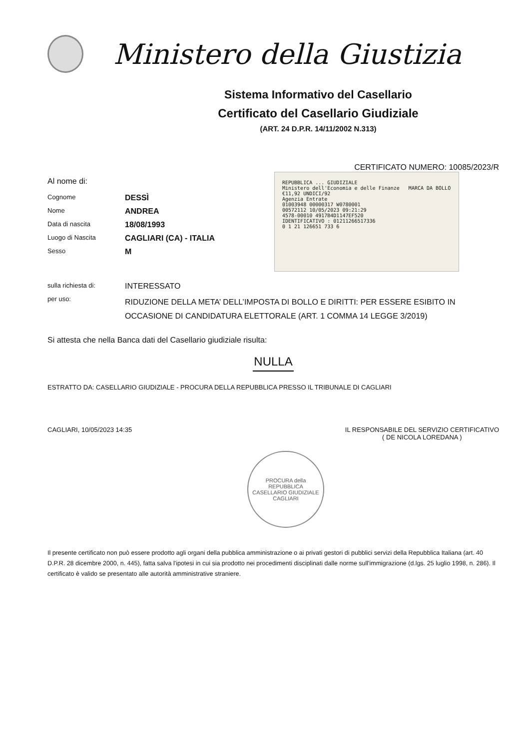Ministero della Giustizia
Sistema Informativo del Casellario
Certificato del Casellario Giudiziale
(ART. 24 D.P.R. 14/11/2002 N.313)
CERTIFICATO NUMERO: 10085/2023/R
Al nome di:
Cognome
DESSÌ
Nome
ANDREA
Data di nascita
18/08/1993
Luogo di Nascita
CAGLIARI (CA) - ITALIA
Sesso
M
REPUBBLICA ... GIUDIZIALE
Ministero dell'Economia e delle Finanze MARCA DA BOLLO €11,92 UNDICI/92
Agenzia Entrate
01003948 00000317 W0780001
00572112 10/05/2023 09:21:29
4578-00010 4917B4D1147EF520
IDENTIFICATIVO : 01211266517336
0 1 21 126651 733 6
sulla richiesta di:
INTERESSATO
per uso:
RIDUZIONE DELLA META’ DELL’IMPOSTA DI BOLLO E DIRITTI: PER ESSERE ESIBITO IN OCCASIONE DI CANDIDATURA ELETTORALE (ART. 1 COMMA 14 LEGGE 3/2019)
Si attesta che nella Banca dati del Casellario giudiziale risulta:
NULLA
ESTRATTO DA: CASELLARIO GIUDIZIALE - PROCURA DELLA REPUBBLICA PRESSO IL TRIBUNALE DI CAGLIARI
CAGLIARI, 10/05/2023 14:35 IL RESPONSABILE DEL SERVIZIO CERTIFICATIVO
( DE NICOLA LOREDANA )
PROCURA della REPUBBLICA
CASELLARIO GIUDIZIALE
CAGLIARI
Il presente certificato non può essere prodotto agli organi della pubblica amministrazione o ai privati gestori di pubblici servizi della Repubblica Italiana (art. 40 D.P.R. 28 dicembre 2000, n. 445), fatta salva l'ipotesi in cui sia prodotto nei procedimenti disciplinati dalle norme sull'immigrazione (d.lgs. 25 luglio 1998, n. 286). Il certificato è valido se presentato alle autorità amministrative straniere.